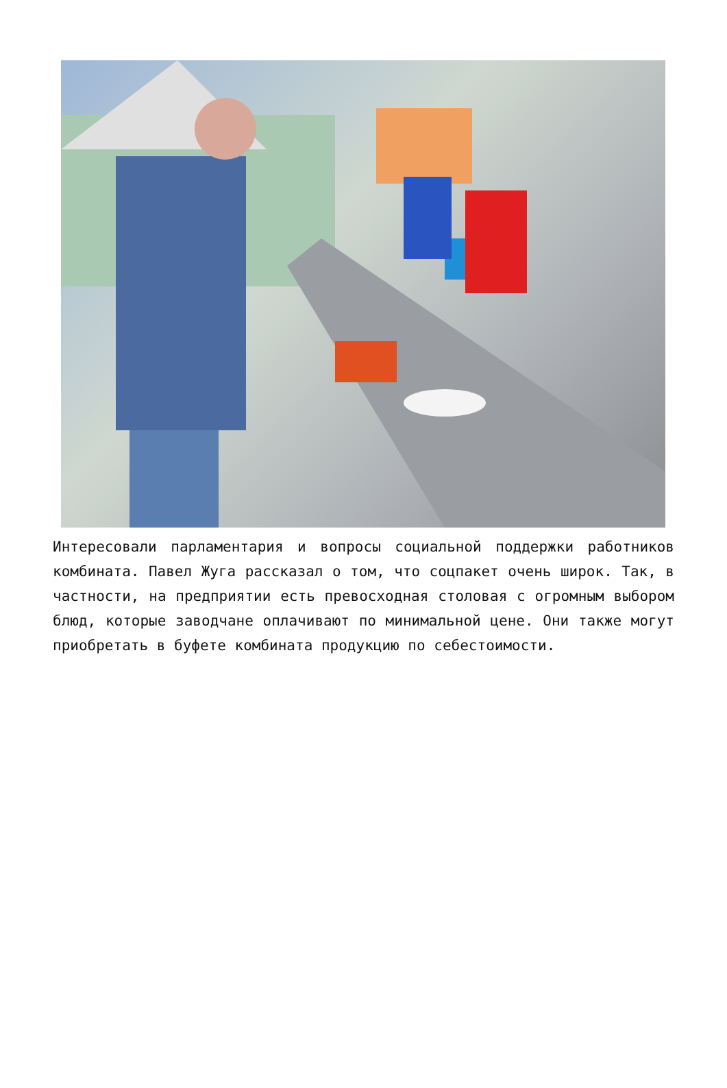Интересовали парламентария и вопросы социальной поддержки работников комбината. Павел Жуга рассказал о том, что соцпакет очень широк. Так, в частности, на предприятии есть превосходная столовая с огромным выбором блюд, которые заводчане оплачивают по минимальной цене. Они также могут приобретать в буфете комбината продукцию по себестоимости.